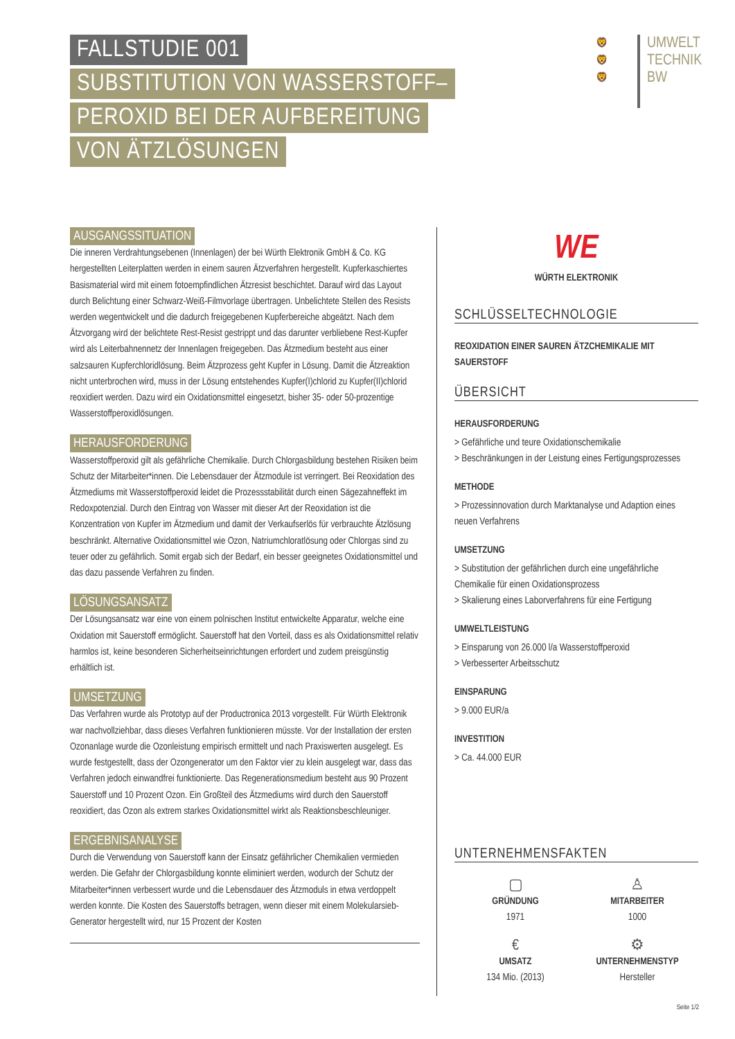FALLSTUDIE 001
SUBSTITUTION VON WASSERSTOFF–
PEROXID BEI DER AUFBEREITUNG
VON ÄTZLÖSUNGEN
🦁
🦁
🦁
UMWELT
TECHNIK
BW
AUSGANGSSITUATION
Die inneren Verdrahtungsebenen (Innenlagen) der bei Würth Elektronik GmbH & Co. KG hergestellten Leiterplatten werden in einem sauren Ätzverfahren hergestellt. Kupferkaschiertes Basismaterial wird mit einem fotoempfindlichen Ätzresist beschichtet. Darauf wird das Layout durch Belichtung einer Schwarz-Weiß-Filmvorlage übertragen. Unbelichtete Stellen des Resists werden wegentwickelt und die dadurch freigegebenen Kupferbereiche abgeätzt. Nach dem Ätzvorgang wird der belichtete Rest-Resist gestrippt und das darunter verbliebene Rest-Kupfer wird als Leiterbahnennetz der Innenlagen freigegeben. Das Ätzmedium besteht aus einer salzsauren Kupferchloridlösung. Beim Ätzprozess geht Kupfer in Lösung. Damit die Ätzreaktion nicht unterbrochen wird, muss in der Lösung entstehendes Kupfer(I)chlorid zu Kupfer(II)chlorid reoxidiert werden. Dazu wird ein Oxidationsmittel eingesetzt, bisher 35- oder 50-prozentige Wasserstoffperoxidlösungen.
HERAUSFORDERUNG
Wasserstoffperoxid gilt als gefährliche Chemikalie. Durch Chlorgasbildung bestehen Risiken beim Schutz der Mitarbeiter*innen. Die Lebensdauer der Ätzmodule ist verringert. Bei Reoxidation des Ätzmediums mit Wasserstoffperoxid leidet die Prozessstabilität durch einen Sägezahneffekt im Redoxpotenzial. Durch den Eintrag von Wasser mit dieser Art der Reoxidation ist die Konzentration von Kupfer im Ätzmedium und damit der Verkaufserlös für verbrauchte Ätzlösung beschränkt. Alternative Oxidationsmittel wie Ozon, Natriumchloratlösung oder Chlorgas sind zu teuer oder zu gefährlich. Somit ergab sich der Bedarf, ein besser geeignetes Oxidationsmittel und das dazu passende Verfahren zu finden.
LÖSUNGSANSATZ
Der Lösungsansatz war eine von einem polnischen Institut entwickelte Apparatur, welche eine Oxidation mit Sauerstoff ermöglicht. Sauerstoff hat den Vorteil, dass es als Oxidationsmittel relativ harmlos ist, keine besonderen Sicherheitseinrichtungen erfordert und zudem preisgünstig erhältlich ist.
UMSETZUNG
Das Verfahren wurde als Prototyp auf der Productronica 2013 vorgestellt. Für Würth Elektronik war nachvollziehbar, dass dieses Verfahren funktionieren müsste. Vor der Installation der ersten Ozonanlage wurde die Ozonleistung empirisch ermittelt und nach Praxiswerten ausgelegt. Es wurde festgestellt, dass der Ozongenerator um den Faktor vier zu klein ausgelegt war, dass das Verfahren jedoch einwandfrei funktionierte. Das Regenerationsmedium besteht aus 90 Prozent Sauerstoff und 10 Prozent Ozon. Ein Großteil des Ätzmediums wird durch den Sauerstoff reoxidiert, das Ozon als extrem starkes Oxidationsmittel wirkt als Reaktionsbeschleuniger.
ERGEBNISANALYSE
Durch die Verwendung von Sauerstoff kann der Einsatz gefährlicher Chemikalien vermieden werden. Die Gefahr der Chlorgasbildung konnte eliminiert werden, wodurch der Schutz der Mitarbeiter*innen verbessert wurde und die Lebensdauer des Ätzmoduls in etwa verdoppelt werden konnte. Die Kosten des Sauerstoffs betragen, wenn dieser mit einem Molekularsieb-Generator hergestellt wird, nur 15 Prozent der Kosten
WE
WÜRTH ELEKTRONIK
SCHLÜSSELTECHNOLOGIE
REOXIDATION EINER SAUREN ÄTZCHEMIKALIE MIT SAUERSTOFF
ÜBERSICHT
HERAUSFORDERUNG
> Gefährliche und teure Oxidationschemikalie
> Beschränkungen in der Leistung eines Fertigungsprozesses
METHODE
> Prozessinnovation durch Marktanalyse und Adaption eines neuen Verfahrens
UMSETZUNG
> Substitution der gefährlichen durch eine ungefährliche Chemikalie für einen Oxidationsprozess
> Skalierung eines Laborverfahrens für eine Fertigung
UMWELTLEISTUNG
> Einsparung von 26.000 l/a Wasserstoffperoxid
> Verbesserter Arbeitsschutz
EINSPARUNG
> 9.000 EUR/a
INVESTITION
> Ca. 44.000 EUR
UNTERNEHMENSFAKTEN
▢
GRÜNDUNG
1971
♙
MITARBEITER
1000
€
UMSATZ
134 Mio. (2013)
⚙
UNTERNEHMENSTYP
Hersteller
Seite 1/2